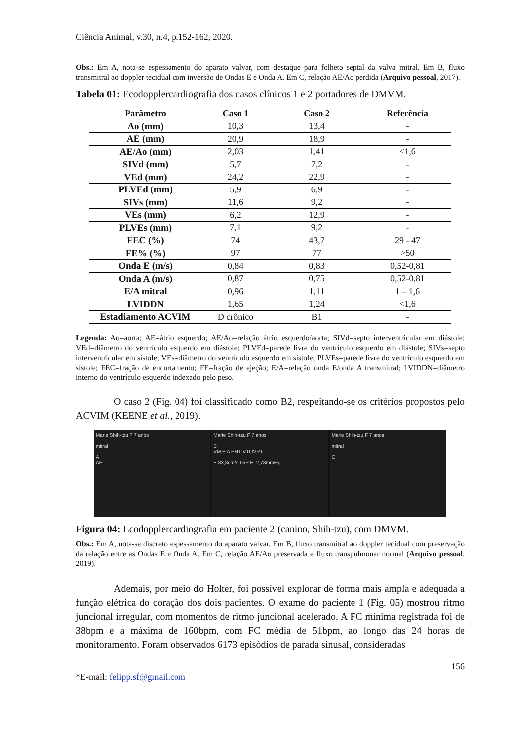Ciência Animal, v.30, n.4, p.152-162, 2020.
Obs.: Em A, nota-se espessamento do aparato valvar, com destaque para folheto septal da valva mitral. Em B, fluxo transmitral ao doppler tecidual com inversão de Ondas E e Onda A. Em C, relação AE/Ao perdida (Arquivo pessoal, 2017).
Tabela 01: Ecodopplercardiografia dos casos clínicos 1 e 2 portadores de DMVM.
| Parâmetro | Caso 1 | Caso 2 | Referência |
| --- | --- | --- | --- |
| Ao (mm) | 10,3 | 13,4 | - |
| AE (mm) | 20,9 | 18,9 | - |
| AE/Ao (mm) | 2,03 | 1,41 | <1,6 |
| SIVd (mm) | 5,7 | 7,2 | - |
| VEd (mm) | 24,2 | 22,9 | - |
| PLVEd (mm) | 5,9 | 6,9 | - |
| SIVs (mm) | 11,6 | 9,2 | - |
| VEs (mm) | 6,2 | 12,9 | - |
| PLVEs (mm) | 7,1 | 9,2 | - |
| FEC (%) | 74 | 43,7 | 29 - 47 |
| FE% (%) | 97 | 77 | >50 |
| Onda E (m/s) | 0,84 | 0,83 | 0,52-0,81 |
| Onda A (m/s) | 0,87 | 0,75 | 0,52-0,81 |
| E/A mitral | 0,96 | 1,11 | 1 – 1,6 |
| LVIDDN | 1,65 | 1,24 | <1,6 |
| Estadiamento ACVIM | D crônico | B1 | - |
Legenda: Ao=aorta; AE=átrio esquerdo; AE/Ao=relação átrio esquerdo/aorta; SIVd=septo interventricular em diástole; VEd=diâmetro do ventrículo esquerdo em diástole; PLVEd=parede livre do ventrículo esquerdo em diástole; SIVs=septo interventricular em sístole; VEs=diâmetro do ventrículo esquerdo em sístole; PLVEs=parede livre do ventrículo esquerdo em sístole; FEC=fração de encurtamento; FE=fração de ejeção; E/A=relação onda E/onda A transmitral; LVIDDN=diâmetro interno do ventrículo esquerdo indexado pelo peso.
O caso 2 (Fig. 04) foi classificado como B2, respeitando-se os critérios propostos pelo ACVIM (KEENE et al., 2019).
Marie Shih-tzu F 7 anos
mitral
A
AE
Marie Shih-tzu F 7 anos
B
VM E A PHT VTI IVRT
E 83,3cm/s GrP E: 2,78mmHg
Marie Shih-tzu F 7 anos
mitral
C
Figura 04: Ecodopplercardiografia em paciente 2 (canino, Shih-tzu), com DMVM.
Obs.: Em A, nota-se discreto espessamento do aparato valvar. Em B, fluxo transmitral ao doppler tecidual com preservação da relação entre as Ondas E e Onda A. Em C, relação AE/Ao preservada e fluxo transpulmonar normal (Arquivo pessoal, 2019).
Ademais, por meio do Holter, foi possível explorar de forma mais ampla e adequada a função elétrica do coração dos dois pacientes. O exame do paciente 1 (Fig. 05) mostrou ritmo juncional irregular, com momentos de ritmo juncional acelerado. A FC mínima registrada foi de 38bpm e a máxima de 160bpm, com FC média de 51bpm, ao longo das 24 horas de monitoramento. Foram observados 6173 episódios de parada sinusal, consideradas
156
*E-mail: felipp.sf@gmail.com